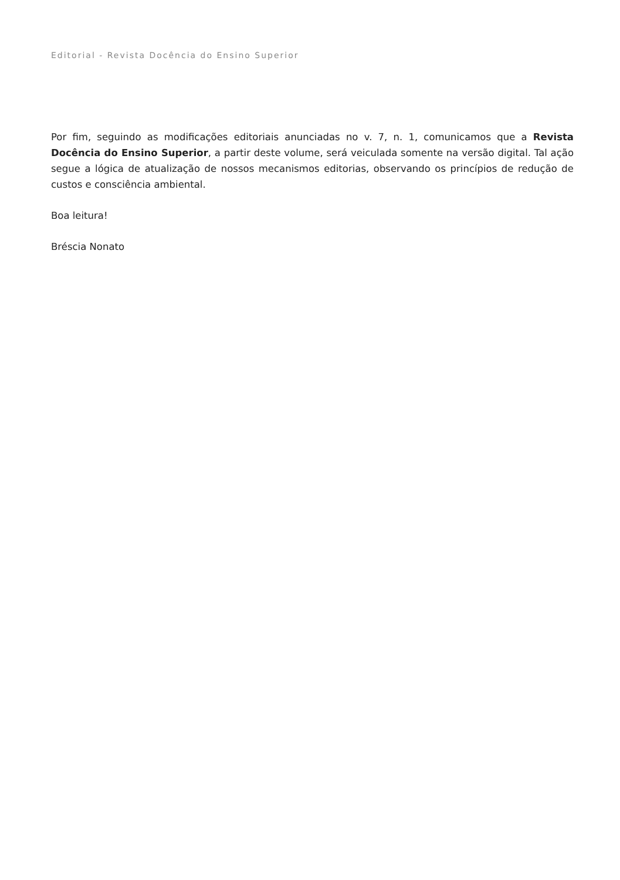Editorial - Revista Docência do Ensino Superior
Por fim, seguindo as modificações editoriais anunciadas no v. 7, n. 1, comunicamos que a Revista Docência do Ensino Superior, a partir deste volume, será veiculada somente na versão digital. Tal ação segue a lógica de atualização de nossos mecanismos editorias, observando os princípios de redução de custos e consciência ambiental.
Boa leitura!
Bréscia Nonato